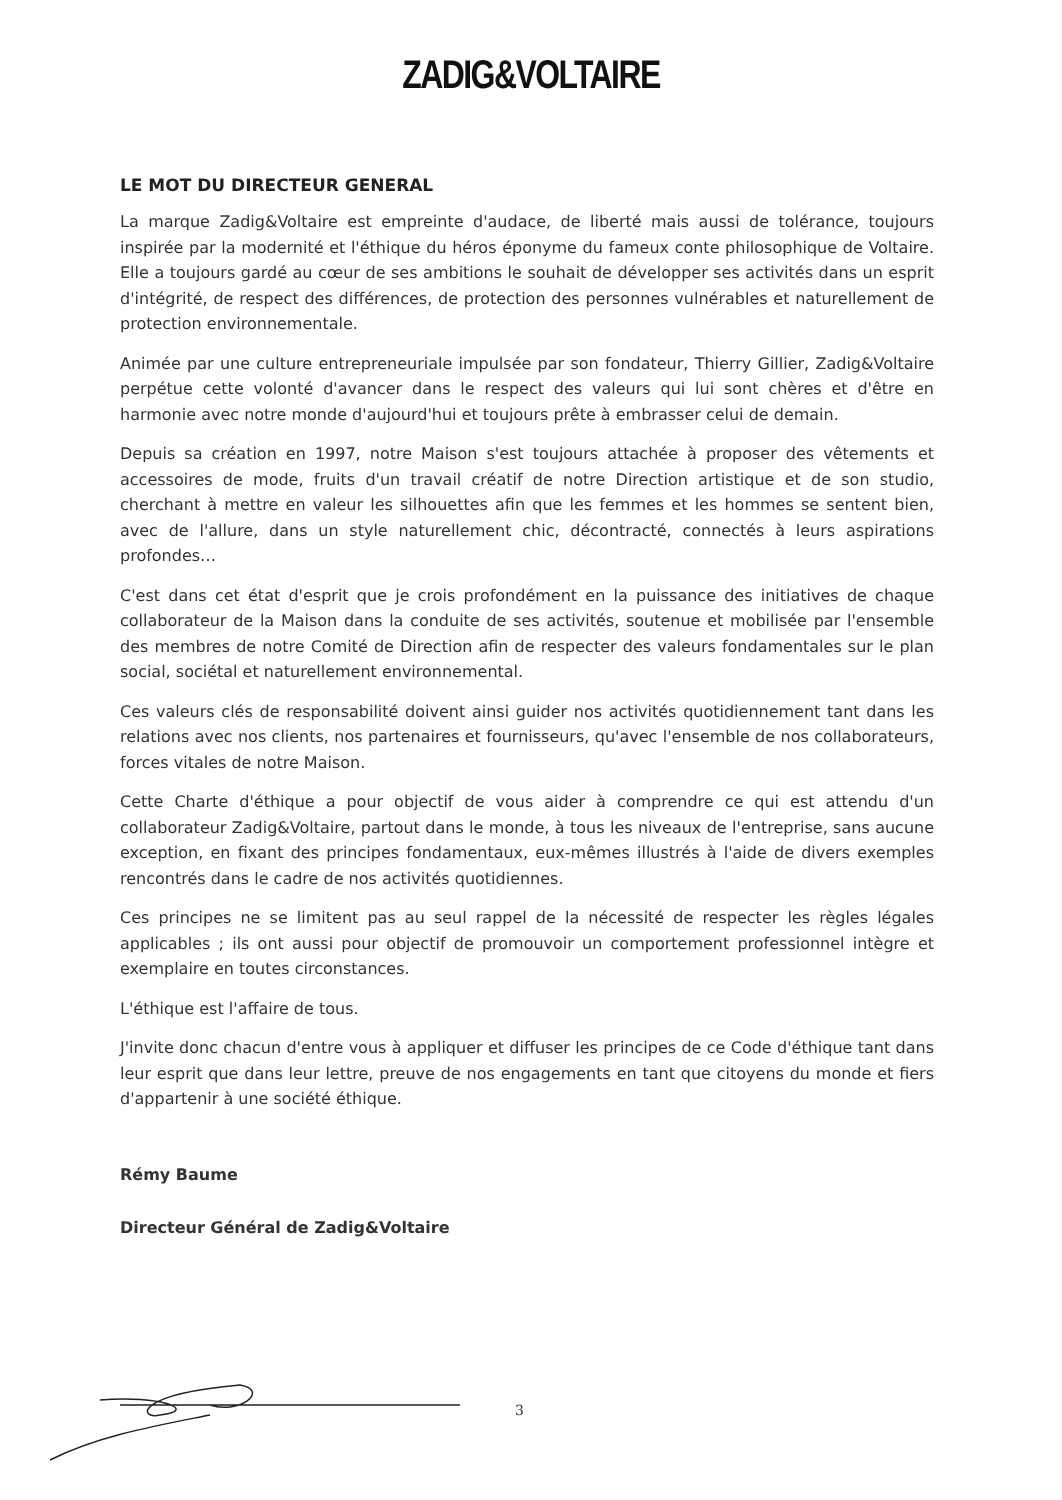ZADIG&VOLTAIRE
LE MOT DU DIRECTEUR GENERAL
La marque Zadig&Voltaire est empreinte d'audace, de liberté mais aussi de tolérance, toujours inspirée par la modernité et l'éthique du héros éponyme du fameux conte philosophique de Voltaire. Elle a toujours gardé au cœur de ses ambitions le souhait de développer ses activités dans un esprit d'intégrité, de respect des différences, de protection des personnes vulnérables et naturellement de protection environnementale.
Animée par une culture entrepreneuriale impulsée par son fondateur, Thierry Gillier, Zadig&Voltaire perpétue cette volonté d'avancer dans le respect des valeurs qui lui sont chères et d'être en harmonie avec notre monde d'aujourd'hui et toujours prête à embrasser celui de demain.
Depuis sa création en 1997, notre Maison s'est toujours attachée à proposer des vêtements et accessoires de mode, fruits d'un travail créatif de notre Direction artistique et de son studio, cherchant à mettre en valeur les silhouettes afin que les femmes et les hommes se sentent bien, avec de l'allure, dans un style naturellement chic, décontracté, connectés à leurs aspirations profondes…
C'est dans cet état d'esprit que je crois profondément en la puissance des initiatives de chaque collaborateur de la Maison dans la conduite de ses activités, soutenue et mobilisée par l'ensemble des membres de notre Comité de Direction afin de respecter des valeurs fondamentales sur le plan social, sociétal et naturellement environnemental.
Ces valeurs clés de responsabilité doivent ainsi guider nos activités quotidiennement tant dans les relations avec nos clients, nos partenaires et fournisseurs, qu'avec l'ensemble de nos collaborateurs, forces vitales de notre Maison.
Cette Charte d'éthique a pour objectif de vous aider à comprendre ce qui est attendu d'un collaborateur Zadig&Voltaire, partout dans le monde, à tous les niveaux de l'entreprise, sans aucune exception, en fixant des principes fondamentaux, eux-mêmes illustrés à l'aide de divers exemples rencontrés dans le cadre de nos activités quotidiennes.
Ces principes ne se limitent pas au seul rappel de la nécessité de respecter les règles légales applicables ; ils ont aussi pour objectif de promouvoir un comportement professionnel intègre et exemplaire en toutes circonstances.
L'éthique est l'affaire de tous.
J'invite donc chacun d'entre vous à appliquer et diffuser les principes de ce Code d'éthique tant dans leur esprit que dans leur lettre, preuve de nos engagements en tant que citoyens du monde et fiers d'appartenir à une société éthique.
Rémy Baume
Directeur Général de Zadig&Voltaire
3